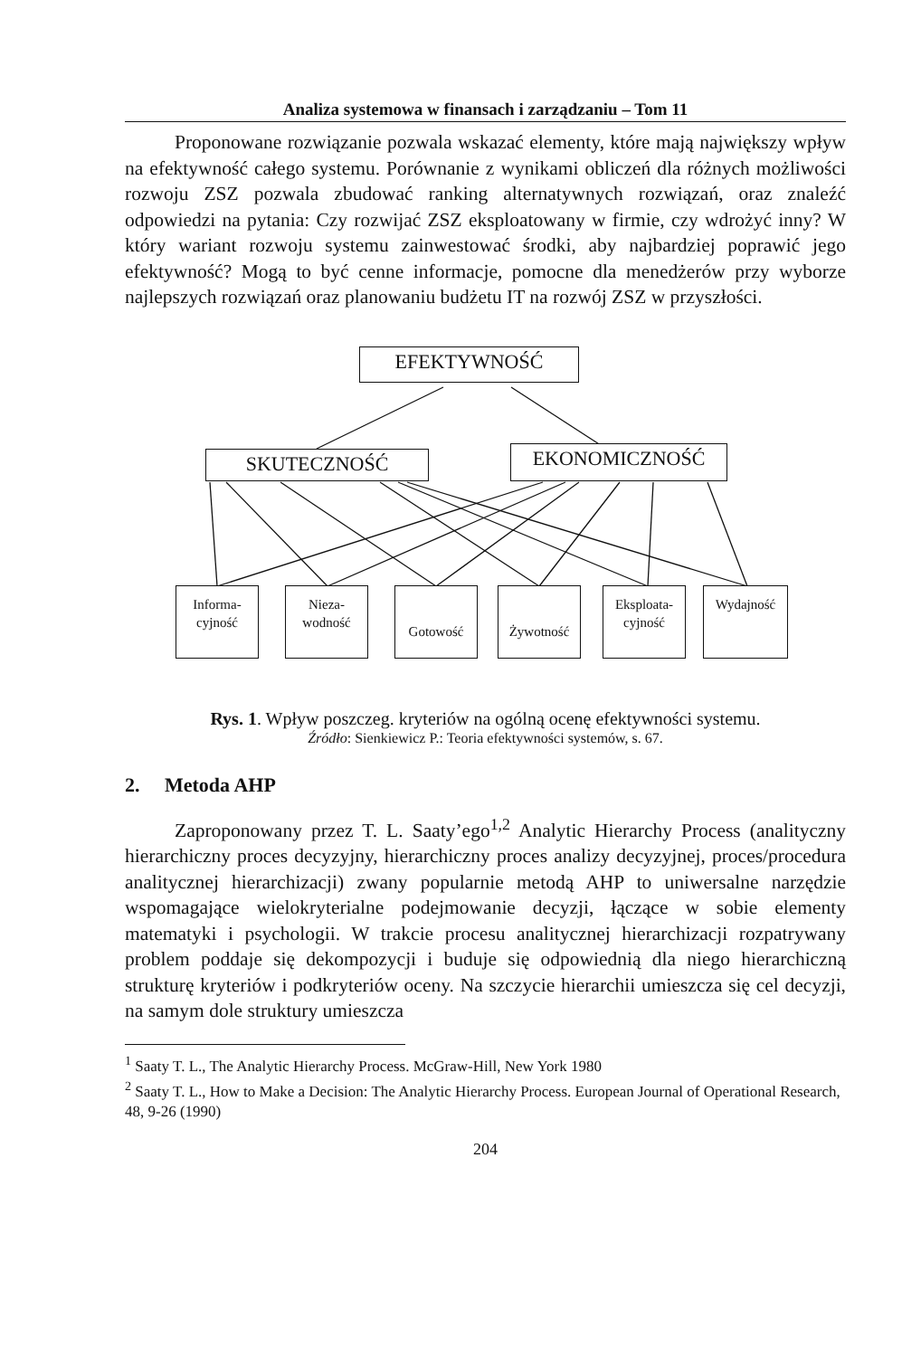Analiza systemowa w finansach i zarządzaniu – Tom 11
Proponowane rozwiązanie pozwala wskazać elementy, które mają największy wpływ na efektywność całego systemu. Porównanie z wynikami obliczeń dla różnych możliwości rozwoju ZSZ pozwala zbudować ranking alternatywnych rozwiązań, oraz znaleźć odpowiedzi na pytania: Czy rozwijać ZSZ eksploatowany w firmie, czy wdrożyć inny? W który wariant rozwoju systemu zainwestować środki, aby najbardziej poprawić jego efektywność? Mogą to być cenne informacje, pomocne dla menedżerów przy wyborze najlepszych rozwiązań oraz planowaniu budżetu IT na rozwój ZSZ w przyszłości.
EFEKTYWNOŚĆ
SKUTECZNOŚĆ EKONOMICZNOŚĆ
Informa-
cyjność
Nieza-
wodność
Gotowość Żywotność
Eksploata-
cyjność
Wydajność
Rys. 1. Wpływ poszczeg. kryteriów na ogólną ocenę efektywności systemu.
Źródło: Sienkiewicz P.: Teoria efektywności systemów, s. 67.
2. Metoda AHP
Zaproponowany przez T. L. Saaty’ego<sup>1,2</sup> Analytic Hierarchy Process (analityczny hierarchiczny proces decyzyjny, hierarchiczny proces analizy decyzyjnej, proces/procedura analitycznej hierarchizacji) zwany popularnie metodą AHP to uniwersalne narzędzie wspomagające wielokryterialne podejmowanie decyzji, łączące w sobie elementy matematyki i psychologii. W trakcie procesu analitycznej hierarchizacji rozpatrywany problem poddaje się dekompozycji i buduje się odpowiednią dla niego hierarchiczną strukturę kryteriów i podkryteriów oceny. Na szczycie hierarchii umieszcza się cel decyzji, na samym dole struktury umieszcza
<sup>1</sup> Saaty T. L., The Analytic Hierarchy Process. McGraw-Hill, New York 1980
<sup>2</sup> Saaty T. L., How to Make a Decision: The Analytic Hierarchy Process. European Journal of Operational Research, 48, 9-26 (1990)
204